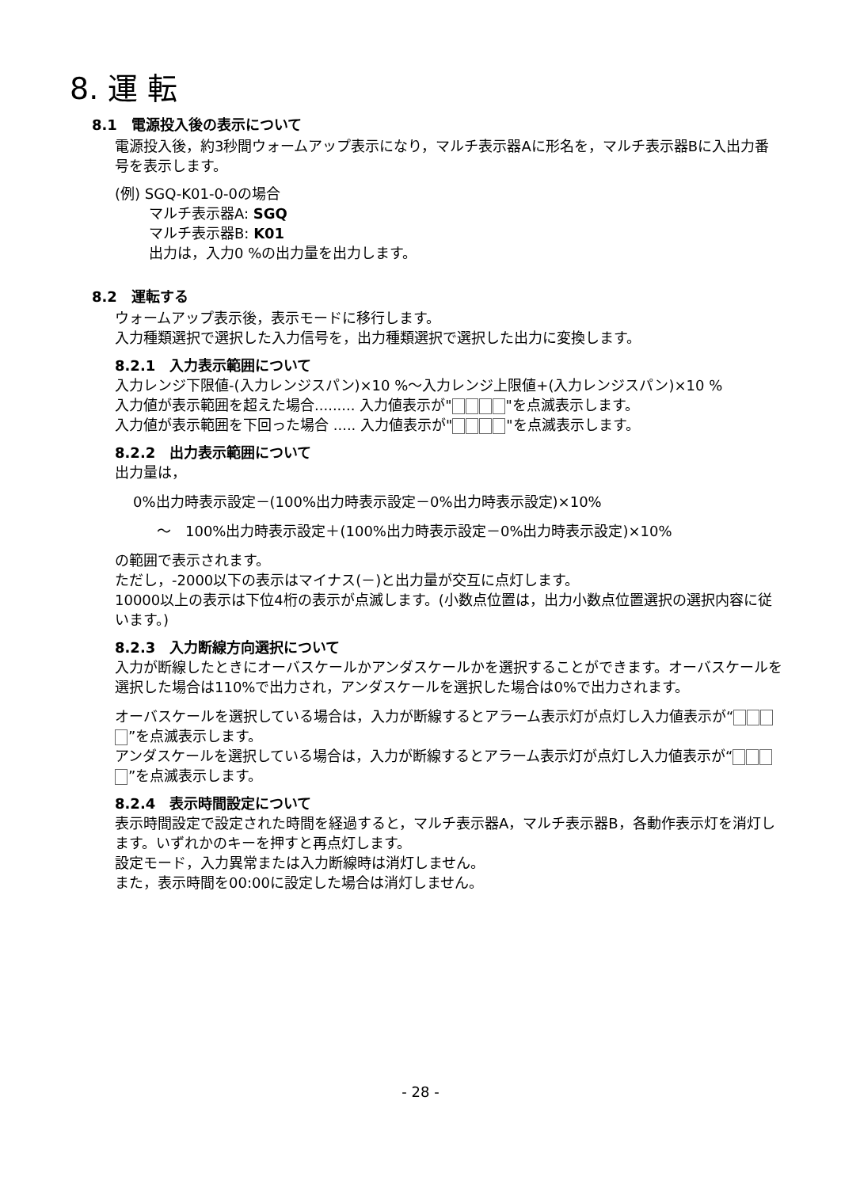8. 運 転
8.1　電源投入後の表示について
電源投入後，約3秒間ウォームアップ表示になり，マルチ表示器Aに形名を，マルチ表示器Bに入出力番号を表示します。
(例) SGQ-K01-0-0の場合
マルチ表示器A: SGQ
マルチ表示器B: K01
出力は，入力0 %の出力量を出力します。
8.2　運転する
ウォームアップ表示後，表示モードに移行します。
入力種類選択で選択した入力信号を，出力種類選択で選択した出力に変換します。
8.2.1　入力表示範囲について
入力レンジ下限値-(入力レンジスパン)×10 %～入力レンジ上限値+(入力レンジスパン)×10 %
入力値が表示範囲を超えた場合......... 入力値表示が" "を点滅表示します。
入力値が表示範囲を下回った場合 ..... 入力値表示が" "を点滅表示します。
8.2.2　出力表示範囲について
出力量は，
0%出力時表示設定－(100%出力時表示設定－0%出力時表示設定)×10%
～　100%出力時表示設定＋(100%出力時表示設定－0%出力時表示設定)×10%
の範囲で表示されます。
ただし，-2000以下の表示はマイナス(－)と出力量が交互に点灯します。
10000以上の表示は下位4桁の表示が点滅します。(小数点位置は，出力小数点位置選択の選択内容に従います。)
8.2.3　入力断線方向選択について
入力が断線したときにオーバスケールかアンダスケールかを選択することができます。オーバスケールを選択した場合は110%で出力され，アンダスケールを選択した場合は0%で出力されます。
オーバスケールを選択している場合は，入力が断線するとアラーム表示灯が点灯し入力値表示が“ ”を点滅表示します。
アンダスケールを選択している場合は，入力が断線するとアラーム表示灯が点灯し入力値表示が“ ”を点滅表示します。
8.2.4　表示時間設定について
表示時間設定で設定された時間を経過すると，マルチ表示器A，マルチ表示器B，各動作表示灯を消灯します。いずれかのキーを押すと再点灯します。
設定モード，入力異常または入力断線時は消灯しません。
また，表示時間を00:00に設定した場合は消灯しません。
- 28 -